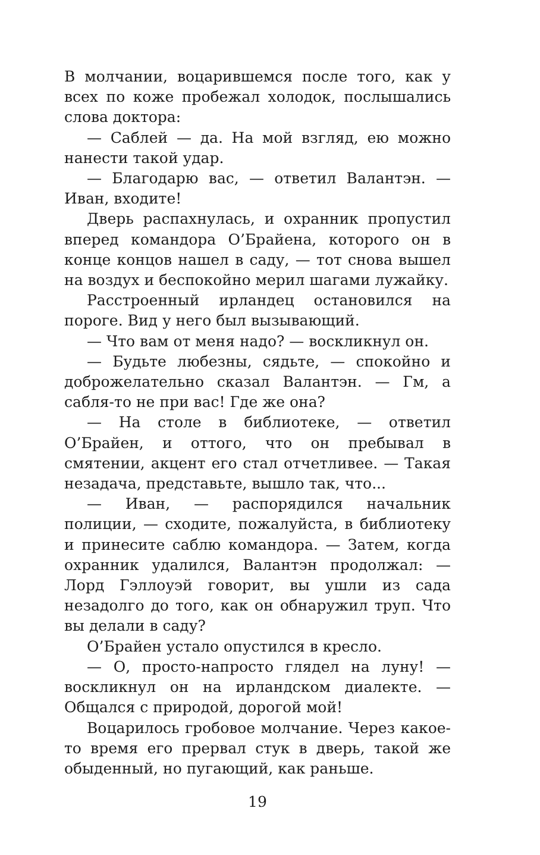В молчании, воцарившемся после того, как у всех по коже пробежал холодок, послышались слова доктора:
— Саблей — да. На мой взгляд, ею можно нанести такой удар.
— Благодарю вас, — ответил Валантэн. — Иван, входите!
Дверь распахнулась, и охранник пропустил вперед командора О’Брайена, которого он в конце концов нашел в саду, — тот снова вышел на воздух и беспокойно мерил шагами лужайку.
Расстроенный ирландец остановился на пороге. Вид у него был вызывающий.
— Что вам от меня надо? — воскликнул он.
— Будьте любезны, сядьте, — спокойно и доброжелательно сказал Валантэн. — Гм, а сабля-то не при вас! Где же она?
— На столе в библиотеке, — ответил О’Брайен, и оттого, что он пребывал в смятении, акцент его стал отчетливее. — Такая незадача, представьте, вышло так, что...
— Иван, — распорядился начальник полиции, — сходите, пожалуйста, в библиотеку и принесите саблю командора. — Затем, когда охранник удалился, Валантэн продолжал: — Лорд Гэллоуэй говорит, вы ушли из сада незадолго до того, как он обнаружил труп. Что вы делали в саду?
О’Брайен устало опустился в кресло.
— О, просто-напросто глядел на луну! — воскликнул он на ирландском диалекте. — Общался с природой, дорогой мой!
Воцарилось гробовое молчание. Через какое-то время его прервал стук в дверь, такой же обыденный, но пугающий, как раньше.
19